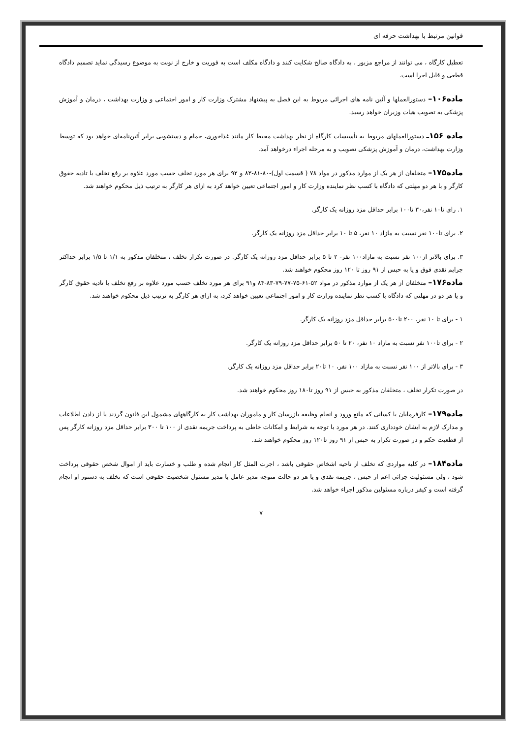قوانین مرتبط با بهداشت حرفه ای
تعطیل کارگاه ، می توانند از مراجع مزبور ، به دادگاه صالح شکایت کنند و دادگاه مکلف است به فوریت و خارج از نوبت به موضوع رسیدگی نماید تصمیم دادگاه قطعی و قابل اجرا است.
ماده۱۰۶– دستورالعملها و آئین نامه های اجرائی مربوط به این فصل به پیشنهاد مشترک وزارت کار و امور اجتماعی و وزارت بهداشت ، درمان و آموزش پزشکی به تصویب هیات وزیران خواهد رسید.
ماده ۱۵۶ـ دستورالعملهای مربوط به تأسیسات کارگاه از نظر بهداشت محیط کار مانند غذاخوری، حمام و دستشویی برابر آئین‌نامه‌ای خواهد بود که توسط وزارت بهداشت، درمان و آموزش پزشکی تصویب و به مرحله اجراء درخواهد آمد.
ماده۱۷۵– متخلفان از هر یک از موارد مذکور در مواد ۷۸ ( قسمت اول)-۸۰-۸۱-۸۲ و ۹۲ برای هر مورد تخلف حسب مورد علاوه بر رفع تخلف با تادیه حقوق کارگر و با هر دو مهلتی که دادگاه با کسب نظر نماینده وزارت کار و امور اجتماعی تعیین خواهد کرد به ازای هر کارگر به ترتیب ذیل محکوم خواهند شد.
۱. رای تا۱۰ نفر،۳۰ تا۱۰۰ برابر حداقل مزد روزانه یک کارگر.
۲. برای تا۱۰۰ نفر نسبت به مازاد ۱۰ نفر، ۵ تا ۱۰ برابر حداقل مزد روزانه یک کارگر.
۳. برای بالاتر از۱۰۰ نفر نسبت به مازاد۱۰۰ نفر- ۲ تا ۵ برابر حداقل مزد روزانه یک کارگر. در صورت تکرار تخلف ، متخلفان مذکور به ۱/۱ تا ۱/۵ برابر حداکثر جرایم نقدی فوق و یا به حبس از ۹۱ روز تا ۱۲۰ روز محکوم خواهند شد.
ماده۱۷۶– متخلفان از هر یک از موارد مذکور در مواد ۵۲-۶۱-۷۵-۷۷-۷۹-۸۳-۸۴ و۹۱ برای هر مورد تخلف حسب مورد علاوه بر رفع تخلف یا تادیه حقوق کارگر و یا هر دو در مهلتی که دادگاه با کسب نظر نماینده وزارت کار و امور اجتماعی تعیین خواهد کرد، به ازای هر کارگر به ترتیب ذیل محکوم خواهند شد.
۱ - برای تا ۱۰ نفر، ۲۰۰ تا۵۰۰ برابر حداقل مزد روزانه یک کارگر.
۲ - برای تا۱۰۰ نفر نسبت به مازاد ۱۰ نفر، ۲۰ تا ۵۰ برابر حداقل مزد روزانه یک کارگر.
۳ - برای بالاتر از ۱۰۰ نفر نسبت به مازاد ۱۰۰ نفر، ۱۰ تا۲۰ برابر حداقل مزد روزانه یک کارگر.
در صورت تکرار تخلف ، متخلفان مذکور به حبس از ۹۱ روز تا۱۸۰ روز محکوم خواهند شد.
ماده۱۷۹– کارفرمایان یا کسانی که مانع ورود و انجام وظیفه بازرسان کار و ماموران بهداشت کار به کارگاههای مشمول این قانون گردند یا از دادن اطلاعات و مدارک لازم به ایشان خودداری کنند. در هر مورد با توجه به شرایط و امکانات خاطی به پرداخت جریمه نقدی از ۱۰۰ تا ۳۰۰ برابر حداقل مزد روزانه کارگر پس از قطعیت حکم و در صورت تکرار به حبس از ۹۱ روز تا۱۲۰ روز محکوم خواهند شد.
ماده۱۸۴– در کلیه مواردی که تخلف از ناحیه اشخاص حقوقی باشد ، اجرت المثل کار انجام شده و طلب و خسارت باید از اموال شخص حقوقی پرداخت شود ، ولی مسئولیت جزائی اعم از حبس ، جریمه نقدی و یا هر دو حالت متوجه مدیر عامل یا مدیر مسئول شخصیت حقوقی است که تخلف به دستور او انجام گرفته است و کیفر درباره مسئولین مذکور اجراء خواهد شد.
۷